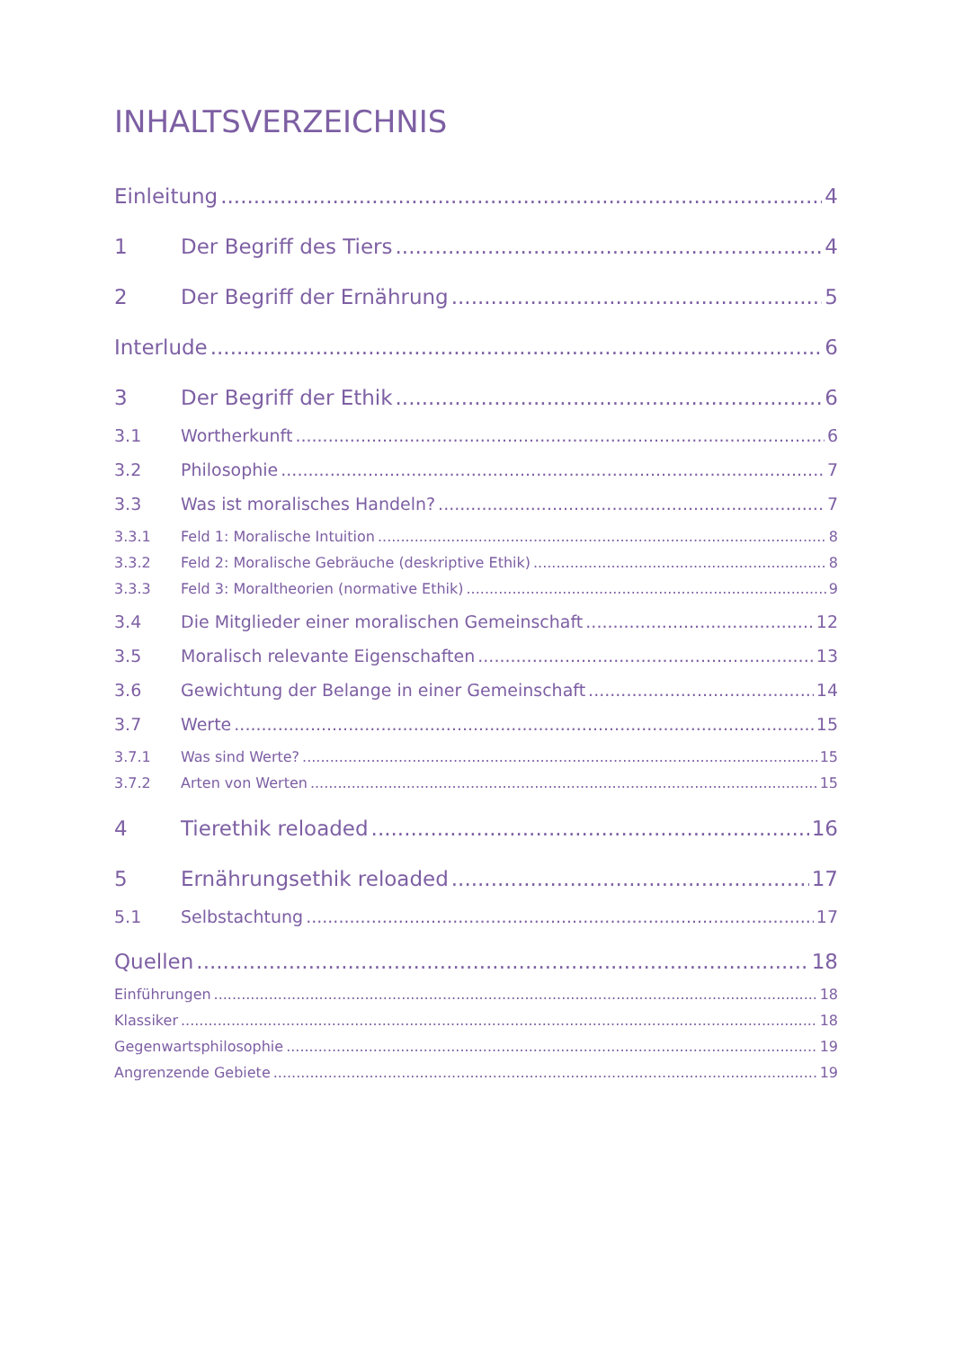INHALTSVERZEICHNIS
Einleitung 4
1 Der Begriff des Tiers 4
2 Der Begriff der Ernährung 5
Interlude 6
3 Der Begriff der Ethik 6
3.1 Wortherkunft 6
3.2 Philosophie 7
3.3 Was ist moralisches Handeln? 7
3.3.1 Feld 1: Moralische Intuition 8
3.3.2 Feld 2: Moralische Gebräuche (deskriptive Ethik) 8
3.3.3 Feld 3: Moraltheorien (normative Ethik) 9
3.4 Die Mitglieder einer moralischen Gemeinschaft 12
3.5 Moralisch relevante Eigenschaften 13
3.6 Gewichtung der Belange in einer Gemeinschaft 14
3.7 Werte 15
3.7.1 Was sind Werte? 15
3.7.2 Arten von Werten 15
4 Tierethik reloaded 16
5 Ernährungsethik reloaded 17
5.1 Selbstachtung 17
Quellen 18
Einführungen 18
Klassiker 18
Gegenwartsphilosophie 19
Angrenzende Gebiete 19